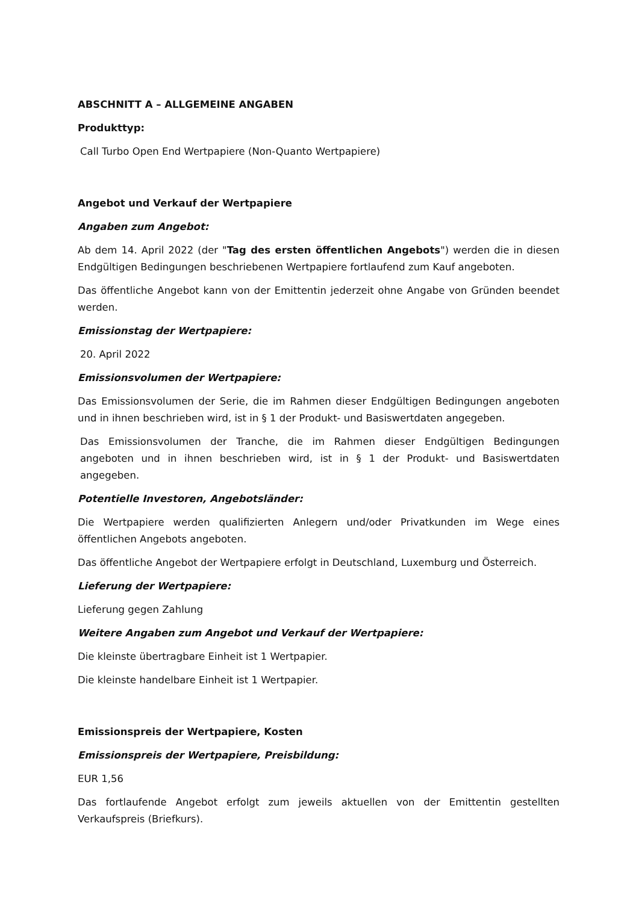ABSCHNITT A – ALLGEMEINE ANGABEN
Produkttyp:
Call Turbo Open End Wertpapiere (Non-Quanto Wertpapiere)
Angebot und Verkauf der Wertpapiere
Angaben zum Angebot:
Ab dem 14. April 2022 (der "Tag des ersten öffentlichen Angebots") werden die in diesen Endgültigen Bedingungen beschriebenen Wertpapiere fortlaufend zum Kauf angeboten.
Das öffentliche Angebot kann von der Emittentin jederzeit ohne Angabe von Gründen beendet werden.
Emissionstag der Wertpapiere:
20. April 2022
Emissionsvolumen der Wertpapiere:
Das Emissionsvolumen der Serie, die im Rahmen dieser Endgültigen Bedingungen angeboten und in ihnen beschrieben wird, ist in § 1 der Produkt- und Basiswertdaten angegeben.
Das Emissionsvolumen der Tranche, die im Rahmen dieser Endgültigen Bedingungen angeboten und in ihnen beschrieben wird, ist in § 1 der Produkt- und Basiswertdaten angegeben.
Potentielle Investoren, Angebotsländer:
Die Wertpapiere werden qualifizierten Anlegern und/oder Privatkunden im Wege eines öffentlichen Angebots angeboten.
Das öffentliche Angebot der Wertpapiere erfolgt in Deutschland, Luxemburg und Österreich.
Lieferung der Wertpapiere:
Lieferung gegen Zahlung
Weitere Angaben zum Angebot und Verkauf der Wertpapiere:
Die kleinste übertragbare Einheit ist 1 Wertpapier.
Die kleinste handelbare Einheit ist 1 Wertpapier.
Emissionspreis der Wertpapiere, Kosten
Emissionspreis der Wertpapiere, Preisbildung:
EUR 1,56
Das fortlaufende Angebot erfolgt zum jeweils aktuellen von der Emittentin gestellten Verkaufspreis (Briefkurs).